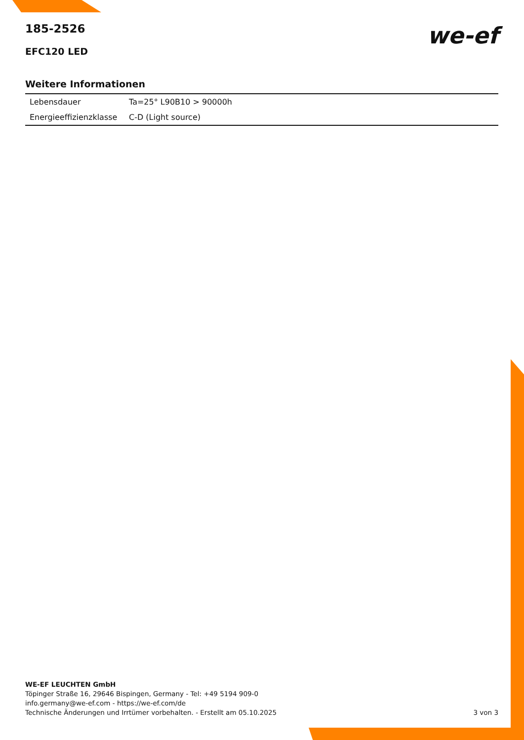185-2526
EFC120 LED
we-ef
Weitere Informationen
| Lebensdauer | Ta=25° L90B10 > 90000h |
| Energieeffizienzklasse | C-D (Light source) |
WE-EF LEUCHTEN GmbH
Töpinger Straße 16, 29646 Bispingen, Germany - Tel: +49 5194 909-0
info.germany@we-ef.com - https://we-ef.com/de
Technische Änderungen und Irrtümer vorbehalten. - Erstellt am 05.10.2025 3 von 3